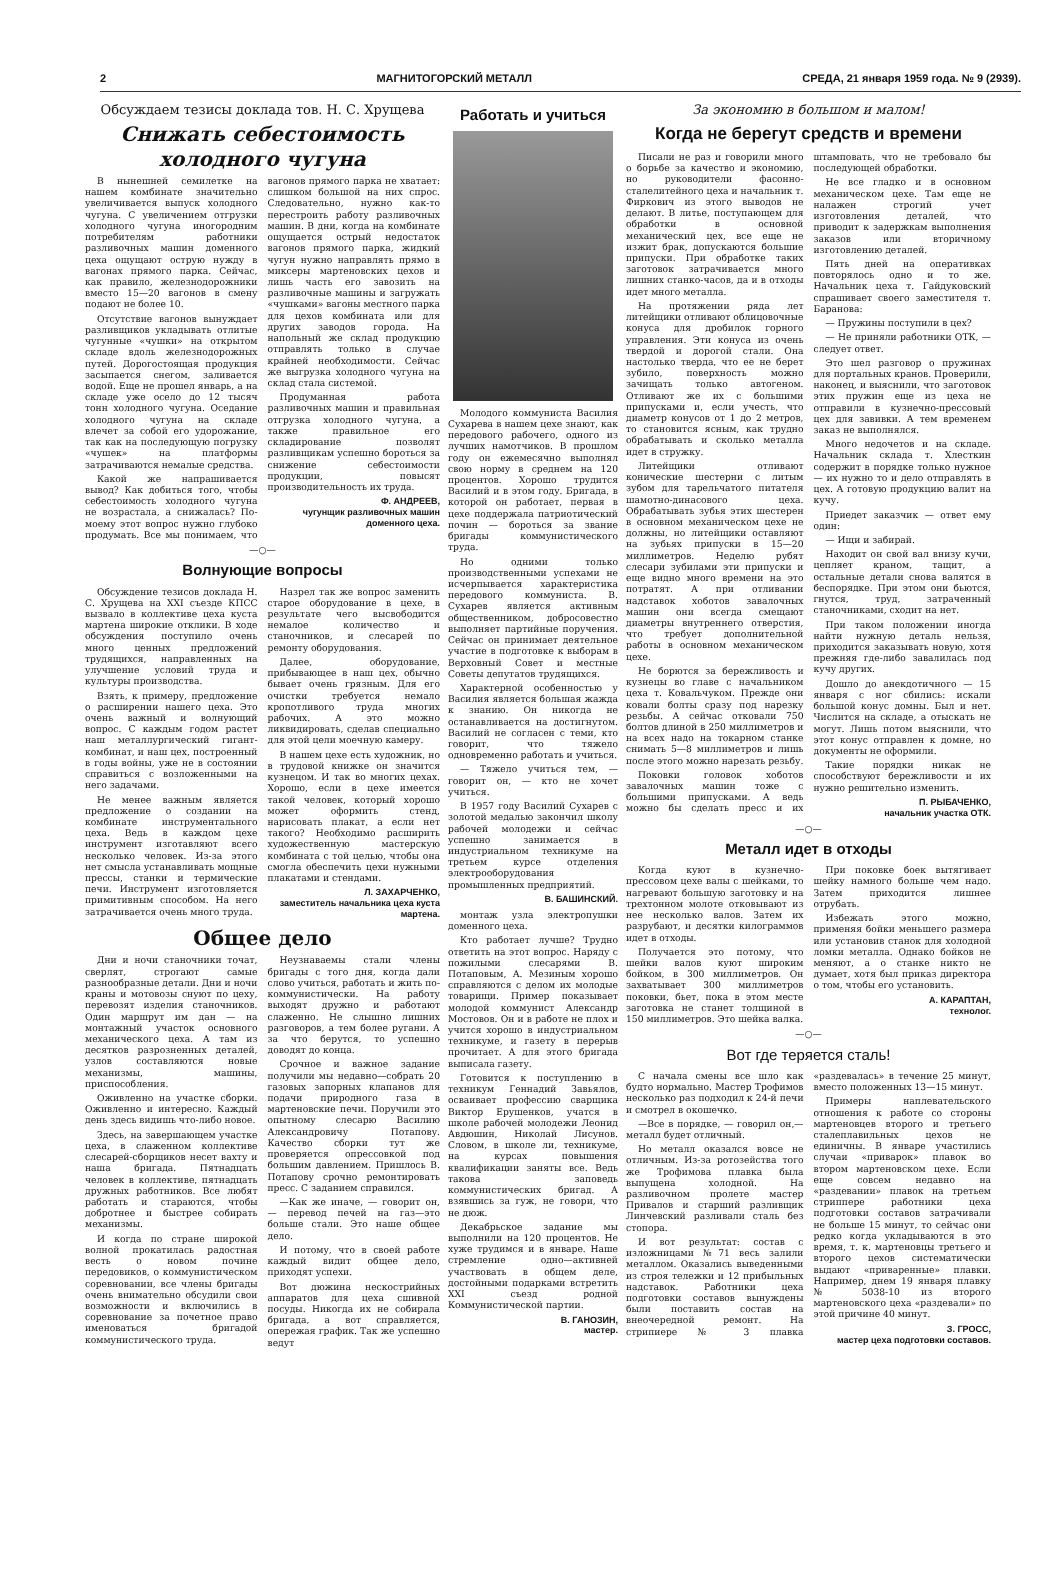2 МАГНИТОГОРСКИЙ МЕТАЛЛ СРЕДА, 21 января 1959 года. № 9 (2939).
Обсуждаем тезисы доклада тов. Н. С. Хрущева
Снижать себестоимость холодного чугуна
В нынешней семилетке на нашем комбинате значительно увеличивается выпуск холодного чугуна. С увеличением отгрузки холодного чугуна иногородним потребителям работники разливочных машин доменного цеха ощущают острую нужду в вагонах прямого парка. Сейчас, как правило, железнодорожники вместо 15—20 вагонов в смену подают не более 10.
Отсутствие вагонов вынуждает разливщиков укладывать отлитые чугунные «чушки» на открытом складе вдоль железнодорожных путей. Дорогостоящая продукция засыпается снегом, заливается водой. Еще не прошел январь, а на складе уже осело до 12 тысяч тонн холодного чугуна. Оседание холодного чугуна на складе влечет за собой его удорожание, так как на последующую погрузку «чушек» на платформы затрачиваются немалые средства.
Какой же напрашивается вывод? Как добиться того, чтобы себестоимость холодного чугуна не возрастала, а снижалась? По-моему этот вопрос нужно глубоко продумать. Все мы понимаем, что вагонов прямого парка не хватает: слишком большой на них спрос. Следовательно, нужно как-то перестроить работу разливочных машин. В дни, когда на комбинате ощущается острый недостаток вагонов прямого парка, жидкий чугун нужно направлять прямо в миксеры мартеновских цехов и лишь часть его завозить на разливочные машины и загружать «чушками» вагоны местного парка для цехов комбината или для других заводов города. На напольный же склад продукцию отправлять только в случае крайней необходимости. Сейчас же выгрузка холодного чугуна на склад стала системой.
Продуманная работа разливочных машин и правильная отгрузка холодного чугуна, а также правильное его складирование позволят разливщикам успешно бороться за снижение себестоимости продукции, повысят производительность их труда.
Ф. АНДРЕЕВ,
чугунщик разливочных машин доменного цеха.
—○—
Волнующие вопросы
Обсуждение тезисов доклада Н. С. Хрущева на XXI съезде КПСС вызвало в коллективе цеха куста мартена широкие отклики. В ходе обсуждения поступило очень много ценных предложений трудящихся, направленных на улучшение условий труда и культуры производства.
Взять, к примеру, предложение о расширении нашего цеха. Это очень важный и волнующий вопрос. С каждым годом растет наш металлургический гигант-комбинат, и наш цех, построенный в годы войны, уже не в состоянии справиться с возложенными на него задачами.
Не менее важным является предложение о создании на комбинате инструментального цеха. Ведь в каждом цехе инструмент изготавляют всего несколько человек. Из-за этого нет смысла устанавливать мощные прессы, станки и термические печи. Инструмент изготовляется примитивным способом. На него затрачивается очень много труда.
Назрел так же вопрос заменить старое оборудование в цехе, в результате чего высвободится немалое количество и станочников, и слесарей по ремонту оборудования.
Далее, оборудование, прибывающее в наш цех, обычно бывает очень грязным. Для его очистки требуется немало кропотливого труда многих рабочих. А это можно ликвидировать, сделав специально для этой цели моечную камеру.
В нашем цехе есть художник, но в трудовой книжке он значится кузнецом. И так во многих цехах. Хорошо, если в цехе имеется такой человек, который хорошо может оформить стенд, нарисовать плакат, а если нет такого? Необходимо расширить художественную мастерскую комбината с той целью, чтобы она смогла обеспечить цехи нужными плакатами и стендами.
Л. ЗАХАРЧЕНКО,
заместитель начальника цеха куста мартена.
Общее дело
Дни и ночи станочники точат, сверлят, строгают самые разнообразные детали. Дни и ночи краны и мотовозы снуют по цеху, перевозят изделия станочников. Один маршрут им дан — на монтажный участок основного механического цеха. А там из десятков разрозненных деталей, узлов составляются новые механизмы, машины, приспособления.
Оживленно на участке сборки. Оживленно и интересно. Каждый день здесь видишь что-либо новое.
Здесь, на завершающем участке цеха, в слаженном коллективе слесарей-сборщиков несет вахту и наша бригада. Пятнадцать человек в коллективе, пятнадцать дружных работников. Все любят работать и стараются, чтобы добротнее и быстрее собирать механизмы.
И когда по стране широкой волной прокатилась радостная весть о новом почине передовиков, о коммунистическом соревновании, все члены бригады очень внимательно обсудили свои возможности и включились в соревнование за почетное право именоваться бригадой коммунистического труда.
Неузнаваемы стали члены бригады с того дня, когда дали слово учиться, работать и жить по-коммунистически. На работу выходят дружно и работают слаженно. Не слышно лишних разговоров, а тем более ругани. А за что берутся, то успешно доводят до конца.
Срочное и важное задание получили мы недавно—собрать 20 газовых запорных клапанов для подачи природного газа в мартеновские печи. Поручили это опытному слесарю Василию Александровичу Потапову. Качество сборки тут же проверяется опрессовкой под большим давлением. Пришлось В. Потапову срочно ремонтировать пресс. С заданием справился.
—Как же иначе, — говорит он, — перевод печей на газ—это больше стали. Это наше общее дело.
И потому, что в своей работе каждый видит общее дело, приходят успехи.
Вот дюжина нескострийных аппаратов для цеха сшивной посуды. Никогда их не собирала бригада, а вот справляется, опережая график. Так же успешно ведут
Работать и учиться
Молодого коммуниста Василия Сухарева в нашем цехе знают, как передового рабочего, одного из лучших намотчиков. В прошлом году он ежемесячно выполнял свою норму в среднем на 120 процентов. Хорошо трудится Василий и в этом году. Бригада, в которой он работает, первая в цехе поддержала патриотический почин — бороться за звание бригады коммунистического труда.
Но одними только производственными успехами не исчерпывается характеристика передового коммуниста. В. Сухарев является активным общественником, добросовестно выполняет партийные поручения. Сейчас он принимает деятельное участие в подготовке к выборам в Верховный Совет и местные Советы депутатов трудящихся.
Характерной особенностью у Василия является большая жажда к знанию. Он никогда не останавливается на достигнутом. Василий не согласен с теми, кто говорит, что тяжело одновременно работать и учиться.
— Тяжело учиться тем, — говорит он, — кто не хочет учиться.
В 1957 году Василий Сухарев с золотой медалью закончил школу рабочей молодежи и сейчас успешно занимается в индустриальном техникуме на третьем курсе отделения электрооборудования промышленных предприятий.
В. БАШИНСКИЙ.
монтаж узла электропушки доменного цеха.
Кто работает лучше? Трудно ответить на этот вопрос. Наряду с пожилыми слесарями В. Потаповым, А. Мезиным хорошо справляются с делом их молодые товарищи. Пример показывает молодой коммунист Александр Мостовов. Он и в работе не плох и учится хорошо в индустриальном техникуме, и газету в перерыв прочитает. А для этого бригада выписала газету.
Готовится к поступлению в техникум Геннадий Завьялов, осваивает профессию сварщика Виктор Ерушенков, учатся в школе рабочей молодежи Леонид Авдюшин, Николай Лисунов. Словом, в школе ли, техникуме, на курсах повышения квалификации заняты все. Ведь такова заповедь коммунистических бригад. А взявшись за гуж, не говори, что не дюж.
Декабрьское задание мы выполнили на 120 процентов. Не хуже трудимся и в январе. Наше стремление одно—активней участвовать в общем деле, достойными подарками встретить XXI съезд родной Коммунистической партии.
В. ГАНОЗИН,
мастер.
За экономию в большом и малом!
Когда не берегут средств и времени
Писали не раз и говорили много о борьбе за качество и экономию, но руководители фасонно-сталелитейного цеха и начальник т. Фиркович из этого выводов не делают. В литье, поступающем для обработки в основной механический цех, все еще не изжит брак, допускаются большие припуски. При обработке таких заготовок затрачивается много лишних станко-часов, да и в отходы идет много металла.
На протяжении ряда лет литейщики отливают облицовочные конуса для дробилок горного управления. Эти конуса из очень твердой и дорогой стали. Она настолько тверда, что ее не берет зубило, поверхность можно зачищать только автогеном. Отливают же их с большими припусками и, если учесть, что диаметр конусов от 1 до 2 метров, то становится ясным, как трудно обрабатывать и сколько металла идет в стружку.
Литейщики отливают конические шестерни с литым зубом для тарельчатого питателя шамотно-динасового цеха. Обрабатывать зубья этих шестерен в основном механическом цехе не должны, но литейщики оставляют на зубьях припуски в 15—20 миллиметров. Неделю рубят слесари зубилами эти припуски и еще видно много времени на это потратят. А при отливании надставок хоботов завалочных машин они всегда смещают диаметры внутреннего отверстия, что требует дополнительной работы в основном механическом цехе.
Не борются за бережливость и кузнецы во главе с начальником цеха т. Ковальчуком. Прежде они ковали болты сразу под нарезку резьбы. А сейчас отковали 750 болтов длиной в 250 миллиметров и на всех надо на токарном станке снимать 5—8 миллиметров и лишь после этого можно нарезать резьбу.
Поковки головок хоботов завалочных машин тоже с большими припусками. А ведь можно бы сделать пресс и их штамповать, что не требовало бы последующей обработки.
Не все гладко и в основном механическом цехе. Там еще не налажен строгий учет изготовления деталей, что приводит к задержкам выполнения заказов или вторичному изготовлению деталей.
Пять дней на оперативках повторялось одно и то же. Начальник цеха т. Гайдуковский спрашивает своего заместителя т. Баранова:
— Пружины поступили в цех?
— Не приняли работники ОТК, — следует ответ.
Это шел разговор о пружинах для портальных кранов. Проверили, наконец, и выяснили, что заготовок этих пружин еще из цеха не отправили в кузнечно-прессовый цех для завивки. А тем временем заказ не выполнялся.
Много недочетов и на складе. Начальник склада т. Хлесткин содержит в порядке только нужное — их нужно то и дело отправлять в цех. А готовую продукцию валит на кучу.
Приедет заказчик — ответ ему один:
— Ищи и забирай.
Находит он свой вал внизу кучи, цепляет краном, тащит, а остальные детали снова валятся в беспорядке. При этом они бьются, гнутся, труд, затраченный станочниками, сходит на нет.
При таком положении иногда найти нужную деталь нельзя, приходится заказывать новую, хотя прежняя где-либо завалилась под кучу других.
Дошло до анекдотичного — 15 января с ног сбились: искали большой конус домны. Был и нет. Числится на складе, а отыскать не могут. Лишь потом выяснили, что этот конус отправлен к домне, но документы не оформили.
Такие порядки никак не способствуют бережливости и их нужно решительно изменить.
П. РЫБАЧЕНКО,
начальник участка ОТК.
—○—
Металл идет в отходы
Когда куют в кузнечно-прессовом цехе валы с шейками, то нагревают большую заготовку и на трехтонном молоте отковывают из нее несколько валов. Затем их разрубают, и десятки килограммов идет в отходы.
Получается это потому, что шейки валов куют широким бойком, в 300 миллиметров. Он захватывает 300 миллиметров поковки, бьет, пока в этом месте заготовка не станет толщиной в 150 миллиметров. Это шейка валка.
При поковке боек вытягивает шейку намного больше чем надо. Затем приходится лишнее отрубать.
Избежать этого можно, применяя бойки меньшего размера или установив станок для холодной ломки металла. Однако бойков не меняют, а о станке никто не думает, хотя был приказ директора о том, чтобы его установить.
А. КАРАПТАН,
технолог.
—○—
Вот где теряется сталь!
С начала смены все шло как будто нормально. Мастер Трофимов несколько раз подходил к 24-й печи и смотрел в окошечко.
—Все в порядке, — говорил он,—металл будет отличный.
Но металл оказался вовсе не отличным. Из-за ротозейства того же Трофимова плавка была выпущена холодной. На разливочном пролете мастер Привалов и старший разливщик Линчевский разливали сталь без стопора.
И вот результат: состав с изложницами №71 весь залили металлом. Оказались выведенными из строя тележки и 12 прибыльных надставок. Работники цеха подготовки составов вынуждены были поставить состав на внеочередной ремонт. На стрипиере № 3 плавка «раздевалась» в течение 25 минут, вместо положенных 13—15 минут.
Примеры наплевательского отношения к работе со стороны мартеновцев второго и третьего сталеплавильных цехов не единичны. В январе участились случаи «приварок» плавок во втором мартеновском цехе. Если еще совсем недавно на «раздевании» плавок на третьем стриппере работники цеха подготовки составов затрачивали не больше 15 минут, то сейчас они редко когда укладываются в это время, т. к. мартеновцы третьего и второго цехов систематически выдают «приваренные» плавки. Например, днем 19 января плавку № 5038-10 из второго мартеновского цеха «раздевали» по этой причине 40 минут.
З. ГРОСС,
мастер цеха подготовки составов.